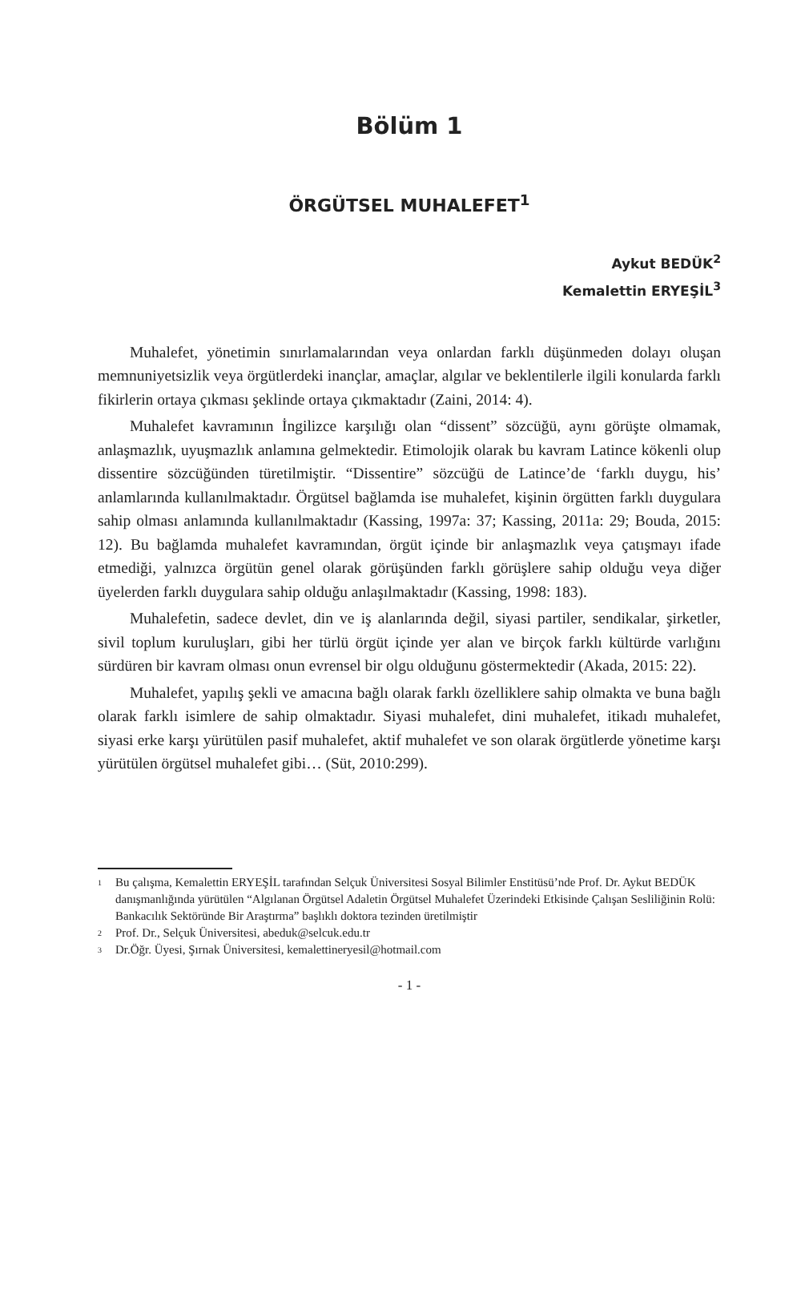Bölüm 1
ÖRGÜTSEL MUHALEFET<sup>1</sup>
Aykut BEDÜK<sup>2</sup>
Kemalettin ERYEŞİL<sup>3</sup>
Muhalefet, yönetimin sınırlamalarından veya onlardan farklı düşünmeden dolayı oluşan memnuniyetsizlik veya örgütlerdeki inançlar, amaçlar, algılar ve beklentilerle ilgili konularda farklı fikirlerin ortaya çıkması şeklinde ortaya çıkmaktadır (Zaini, 2014: 4).
Muhalefet kavramının İngilizce karşılığı olan “dissent” sözcüğü, aynı görüşte olmamak, anlaşmazlık, uyuşmazlık anlamına gelmektedir. Etimolojik olarak bu kavram Latince kökenli olup dissentire sözcüğünden türetilmiştir. “Dissentire” sözcüğü de Latince’de ‘farklı duygu, his’ anlamlarında kullanılmaktadır. Örgütsel bağlamda ise muhalefet, kişinin örgütten farklı duygulara sahip olması anlamında kullanılmaktadır (Kassing, 1997a: 37; Kassing, 2011a: 29; Bouda, 2015: 12). Bu bağlamda muhalefet kavramından, örgüt içinde bir anlaşmazlık veya çatışmayı ifade etmediği, yalnızca örgütün genel olarak görüşünden farklı görüşlere sahip olduğu veya diğer üyelerden farklı duygulara sahip olduğu anlaşılmaktadır (Kassing, 1998: 183).
Muhalefetin, sadece devlet, din ve iş alanlarında değil, siyasi partiler, sendikalar, şirketler, sivil toplum kuruluşları, gibi her türlü örgüt içinde yer alan ve birçok farklı kültürde varlığını sürdüren bir kavram olması onun evrensel bir olgu olduğunu göstermektedir (Akada, 2015: 22).
Muhalefet, yapılış şekli ve amacına bağlı olarak farklı özelliklere sahip olmakta ve buna bağlı olarak farklı isimlere de sahip olmaktadır. Siyasi muhalefet, dini muhalefet, itikadı muhalefet, siyasi erke karşı yürütülen pasif muhalefet, aktif muhalefet ve son olarak örgütlerde yönetime karşı yürütülen örgütsel muhalefet gibi… (Süt, 2010:299).
1 Bu çalışma, Kemalettin ERYEŞİL tarafından Selçuk Üniversitesi Sosyal Bilimler Enstitüsü’nde Prof. Dr. Aykut BEDÜK danışmanlığında yürütülen “Algılanan Örgütsel Adaletin Örgütsel Muhalefet Üzerindeki Etkisinde Çalışan Sesliliğinin Rolü: Bankacılık Sektöründe Bir Araştırma” başlıklı doktora tezinden üretilmiştir
2 Prof. Dr., Selçuk Üniversitesi, abeduk@selcuk.edu.tr
3 Dr.Öğr. Üyesi, Şırnak Üniversitesi, kemalettineryesil@hotmail.com
- 1 -